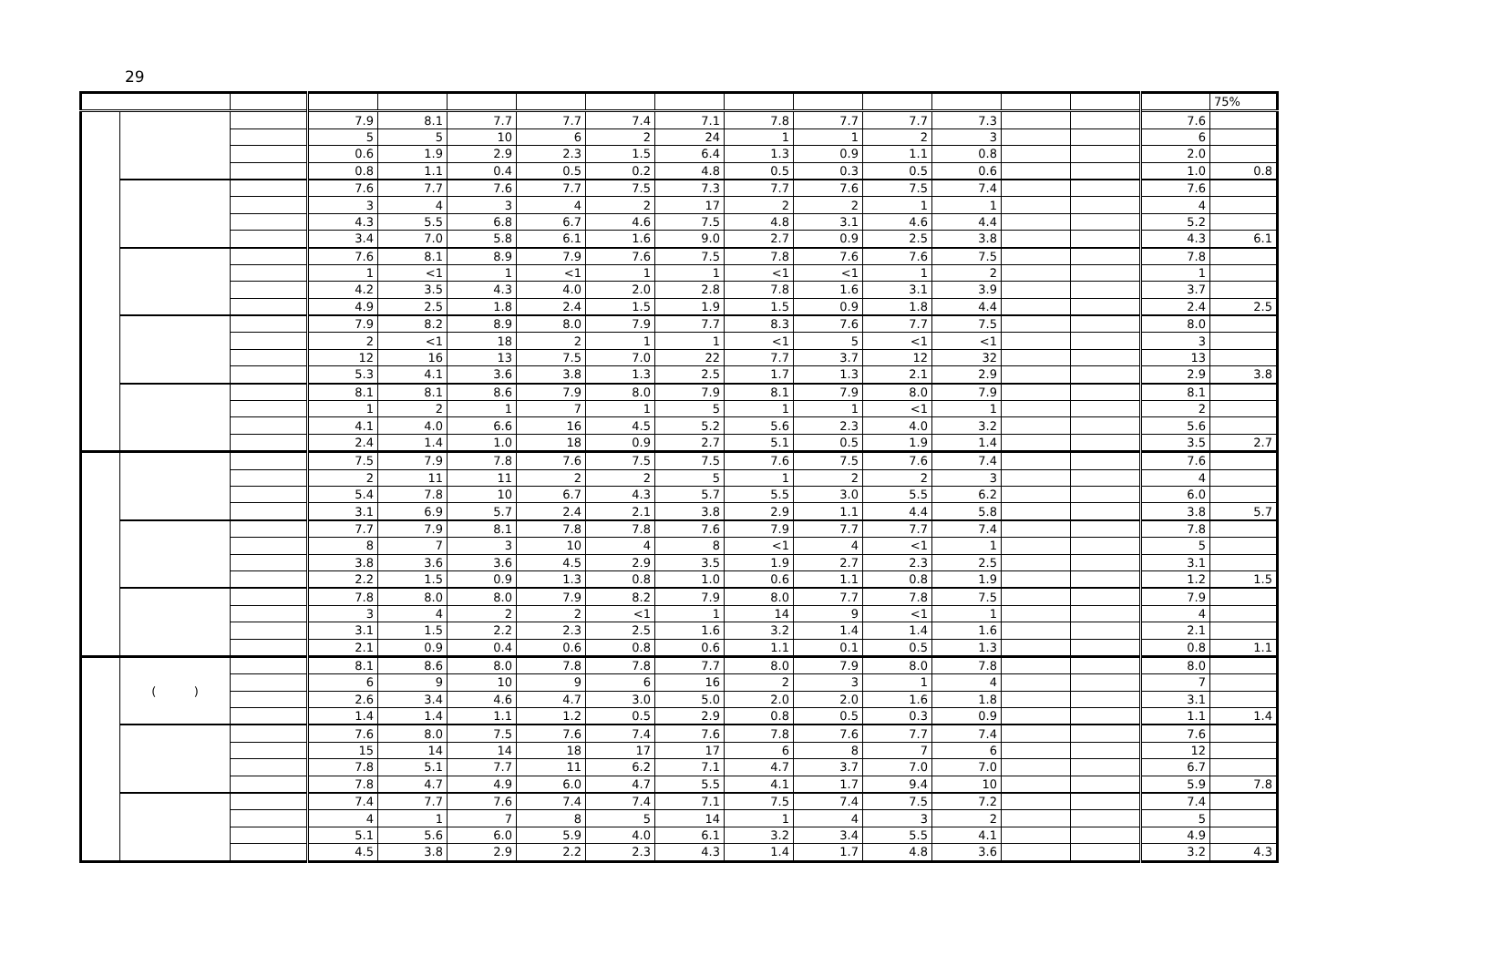29
| | | | | | | | | | | | | | | | | 75% |
| | | | 7.9 | 8.1 | 7.7 | 7.7 | 7.4 | 7.1 | 7.8 | 7.7 | 7.7 | 7.3 | | | 7.6 | |
| | | | 5 | 5 | 10 | 6 | 2 | 24 | 1 | 1 | 2 | 3 | | | 6 | |
| | | | 0.6 | 1.9 | 2.9 | 2.3 | 1.5 | 6.4 | 1.3 | 0.9 | 1.1 | 0.8 | | | 2.0 | |
| | | | 0.8 | 1.1 | 0.4 | 0.5 | 0.2 | 4.8 | 0.5 | 0.3 | 0.5 | 0.6 | | | 1.0 | 0.8 |
| | | | 7.6 | 7.7 | 7.6 | 7.7 | 7.5 | 7.3 | 7.7 | 7.6 | 7.5 | 7.4 | | | 7.6 | |
| | | | 3 | 4 | 3 | 4 | 2 | 17 | 2 | 2 | 1 | 1 | | | 4 | |
| | | | 4.3 | 5.5 | 6.8 | 6.7 | 4.6 | 7.5 | 4.8 | 3.1 | 4.6 | 4.4 | | | 5.2 | |
| | | | 3.4 | 7.0 | 5.8 | 6.1 | 1.6 | 9.0 | 2.7 | 0.9 | 2.5 | 3.8 | | | 4.3 | 6.1 |
| | | | 7.6 | 8.1 | 8.9 | 7.9 | 7.6 | 7.5 | 7.8 | 7.6 | 7.6 | 7.5 | | | 7.8 | |
| | | | 1 | <1 | 1 | <1 | 1 | 1 | <1 | <1 | 1 | 2 | | | 1 | |
| | | | 4.2 | 3.5 | 4.3 | 4.0 | 2.0 | 2.8 | 7.8 | 1.6 | 3.1 | 3.9 | | | 3.7 | |
| | | | 4.9 | 2.5 | 1.8 | 2.4 | 1.5 | 1.9 | 1.5 | 0.9 | 1.8 | 4.4 | | | 2.4 | 2.5 |
| | | | 7.9 | 8.2 | 8.9 | 8.0 | 7.9 | 7.7 | 8.3 | 7.6 | 7.7 | 7.5 | | | 8.0 | |
| | | | 2 | <1 | 18 | 2 | 1 | 1 | <1 | 5 | <1 | <1 | | | 3 | |
| | | | 12 | 16 | 13 | 7.5 | 7.0 | 22 | 7.7 | 3.7 | 12 | 32 | | | 13 | |
| | | | 5.3 | 4.1 | 3.6 | 3.8 | 1.3 | 2.5 | 1.7 | 1.3 | 2.1 | 2.9 | | | 2.9 | 3.8 |
| | | | 8.1 | 8.1 | 8.6 | 7.9 | 8.0 | 7.9 | 8.1 | 7.9 | 8.0 | 7.9 | | | 8.1 | |
| | | | 1 | 2 | 1 | 7 | 1 | 5 | 1 | 1 | <1 | 1 | | | 2 | |
| | | | 4.1 | 4.0 | 6.6 | 16 | 4.5 | 5.2 | 5.6 | 2.3 | 4.0 | 3.2 | | | 5.6 | |
| | | | 2.4 | 1.4 | 1.0 | 18 | 0.9 | 2.7 | 5.1 | 0.5 | 1.9 | 1.4 | | | 3.5 | 2.7 |
| | | | 7.5 | 7.9 | 7.8 | 7.6 | 7.5 | 7.5 | 7.6 | 7.5 | 7.6 | 7.4 | | | 7.6 | |
| | | | 2 | 11 | 11 | 2 | 2 | 5 | 1 | 2 | 2 | 3 | | | 4 | |
| | | | 5.4 | 7.8 | 10 | 6.7 | 4.3 | 5.7 | 5.5 | 3.0 | 5.5 | 6.2 | | | 6.0 | |
| | | | 3.1 | 6.9 | 5.7 | 2.4 | 2.1 | 3.8 | 2.9 | 1.1 | 4.4 | 5.8 | | | 3.8 | 5.7 |
| | | | 7.7 | 7.9 | 8.1 | 7.8 | 7.8 | 7.6 | 7.9 | 7.7 | 7.7 | 7.4 | | | 7.8 | |
| | | | 8 | 7 | 3 | 10 | 4 | 8 | <1 | 4 | <1 | 1 | | | 5 | |
| | | | 3.8 | 3.6 | 3.6 | 4.5 | 2.9 | 3.5 | 1.9 | 2.7 | 2.3 | 2.5 | | | 3.1 | |
| | | | 2.2 | 1.5 | 0.9 | 1.3 | 0.8 | 1.0 | 0.6 | 1.1 | 0.8 | 1.9 | | | 1.2 | 1.5 |
| | | | 7.8 | 8.0 | 8.0 | 7.9 | 8.2 | 7.9 | 8.0 | 7.7 | 7.8 | 7.5 | | | 7.9 | |
| | | | 3 | 4 | 2 | 2 | <1 | 1 | 14 | 9 | <1 | 1 | | | 4 | |
| | | | 3.1 | 1.5 | 2.2 | 2.3 | 2.5 | 1.6 | 3.2 | 1.4 | 1.4 | 1.6 | | | 2.1 | |
| | | | 2.1 | 0.9 | 0.4 | 0.6 | 0.8 | 0.6 | 1.1 | 0.1 | 0.5 | 1.3 | | | 0.8 | 1.1 |
| | ( ) | | 8.1 | 8.6 | 8.0 | 7.8 | 7.8 | 7.7 | 8.0 | 7.9 | 8.0 | 7.8 | | | 8.0 | |
| | | | 6 | 9 | 10 | 9 | 6 | 16 | 2 | 3 | 1 | 4 | | | 7 | |
| | | | 2.6 | 3.4 | 4.6 | 4.7 | 3.0 | 5.0 | 2.0 | 2.0 | 1.6 | 1.8 | | | 3.1 | |
| | | | 1.4 | 1.4 | 1.1 | 1.2 | 0.5 | 2.9 | 0.8 | 0.5 | 0.3 | 0.9 | | | 1.1 | 1.4 |
| | | | 7.6 | 8.0 | 7.5 | 7.6 | 7.4 | 7.6 | 7.8 | 7.6 | 7.7 | 7.4 | | | 7.6 | |
| | | | 15 | 14 | 14 | 18 | 17 | 17 | 6 | 8 | 7 | 6 | | | 12 | |
| | | | 7.8 | 5.1 | 7.7 | 11 | 6.2 | 7.1 | 4.7 | 3.7 | 7.0 | 7.0 | | | 6.7 | |
| | | | 7.8 | 4.7 | 4.9 | 6.0 | 4.7 | 5.5 | 4.1 | 1.7 | 9.4 | 10 | | | 5.9 | 7.8 |
| | | | 7.4 | 7.7 | 7.6 | 7.4 | 7.4 | 7.1 | 7.5 | 7.4 | 7.5 | 7.2 | | | 7.4 | |
| | | | 4 | 1 | 7 | 8 | 5 | 14 | 1 | 4 | 3 | 2 | | | 5 | |
| | | | 5.1 | 5.6 | 6.0 | 5.9 | 4.0 | 6.1 | 3.2 | 3.4 | 5.5 | 4.1 | | | 4.9 | |
| | | | 4.5 | 3.8 | 2.9 | 2.2 | 2.3 | 4.3 | 1.4 | 1.7 | 4.8 | 3.6 | | | 3.2 | 4.3 |